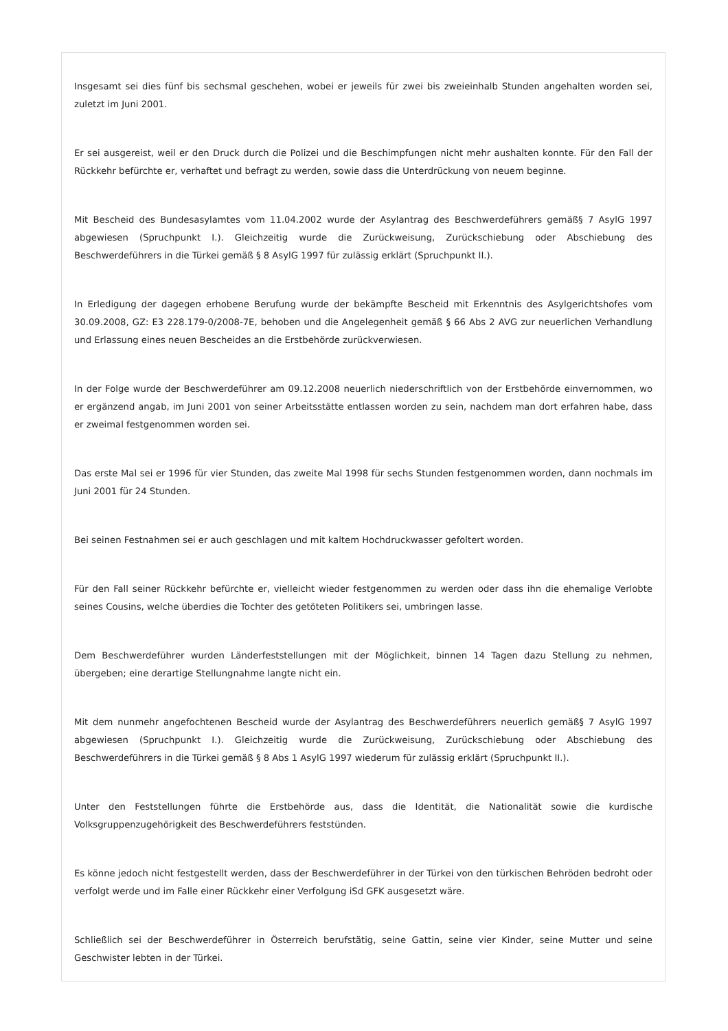Insgesamt sei dies fünf bis sechsmal geschehen, wobei er jeweils für zwei bis zweieinhalb Stunden angehalten worden sei, zuletzt im Juni 2001.
Er sei ausgereist, weil er den Druck durch die Polizei und die Beschimpfungen nicht mehr aushalten konnte. Für den Fall der Rückkehr befürchte er, verhaftet und befragt zu werden, sowie dass die Unterdrückung von neuem beginne.
Mit Bescheid des Bundesasylamtes vom 11.04.2002 wurde der Asylantrag des Beschwerdeführers gemäß§ 7 AsylG 1997 abgewiesen (Spruchpunkt I.). Gleichzeitig wurde die Zurückweisung, Zurückschiebung oder Abschiebung des Beschwerdeführers in die Türkei gemäß § 8 AsylG 1997 für zulässig erklärt (Spruchpunkt II.).
In Erledigung der dagegen erhobene Berufung wurde der bekämpfte Bescheid mit Erkenntnis des Asylgerichtshofes vom 30.09.2008, GZ: E3 228.179-0/2008-7E, behoben und die Angelegenheit gemäß § 66 Abs 2 AVG zur neuerlichen Verhandlung und Erlassung eines neuen Bescheides an die Erstbehörde zurückverwiesen.
In der Folge wurde der Beschwerdeführer am 09.12.2008 neuerlich niederschriftlich von der Erstbehörde einvernommen, wo er ergänzend angab, im Juni 2001 von seiner Arbeitsstätte entlassen worden zu sein, nachdem man dort erfahren habe, dass er zweimal festgenommen worden sei.
Das erste Mal sei er 1996 für vier Stunden, das zweite Mal 1998 für sechs Stunden festgenommen worden, dann nochmals im Juni 2001 für 24 Stunden.
Bei seinen Festnahmen sei er auch geschlagen und mit kaltem Hochdruckwasser gefoltert worden.
Für den Fall seiner Rückkehr befürchte er, vielleicht wieder festgenommen zu werden oder dass ihn die ehemalige Verlobte seines Cousins, welche überdies die Tochter des getöteten Politikers sei, umbringen lasse.
Dem Beschwerdeführer wurden Länderfeststellungen mit der Möglichkeit, binnen 14 Tagen dazu Stellung zu nehmen, übergeben; eine derartige Stellungnahme langte nicht ein.
Mit dem nunmehr angefochtenen Bescheid wurde der Asylantrag des Beschwerdeführers neuerlich gemäß§ 7 AsylG 1997 abgewiesen (Spruchpunkt I.). Gleichzeitig wurde die Zurückweisung, Zurückschiebung oder Abschiebung des Beschwerdeführers in die Türkei gemäß § 8 Abs 1 AsylG 1997 wiederum für zulässig erklärt (Spruchpunkt II.).
Unter den Feststellungen führte die Erstbehörde aus, dass die Identität, die Nationalität sowie die kurdische Volksgruppenzugehörigkeit des Beschwerdeführers feststünden.
Es könne jedoch nicht festgestellt werden, dass der Beschwerdeführer in der Türkei von den türkischen Behröden bedroht oder verfolgt werde und im Falle einer Rückkehr einer Verfolgung iSd GFK ausgesetzt wäre.
Schließlich sei der Beschwerdeführer in Österreich berufstätig, seine Gattin, seine vier Kinder, seine Mutter und seine Geschwister lebten in der Türkei.